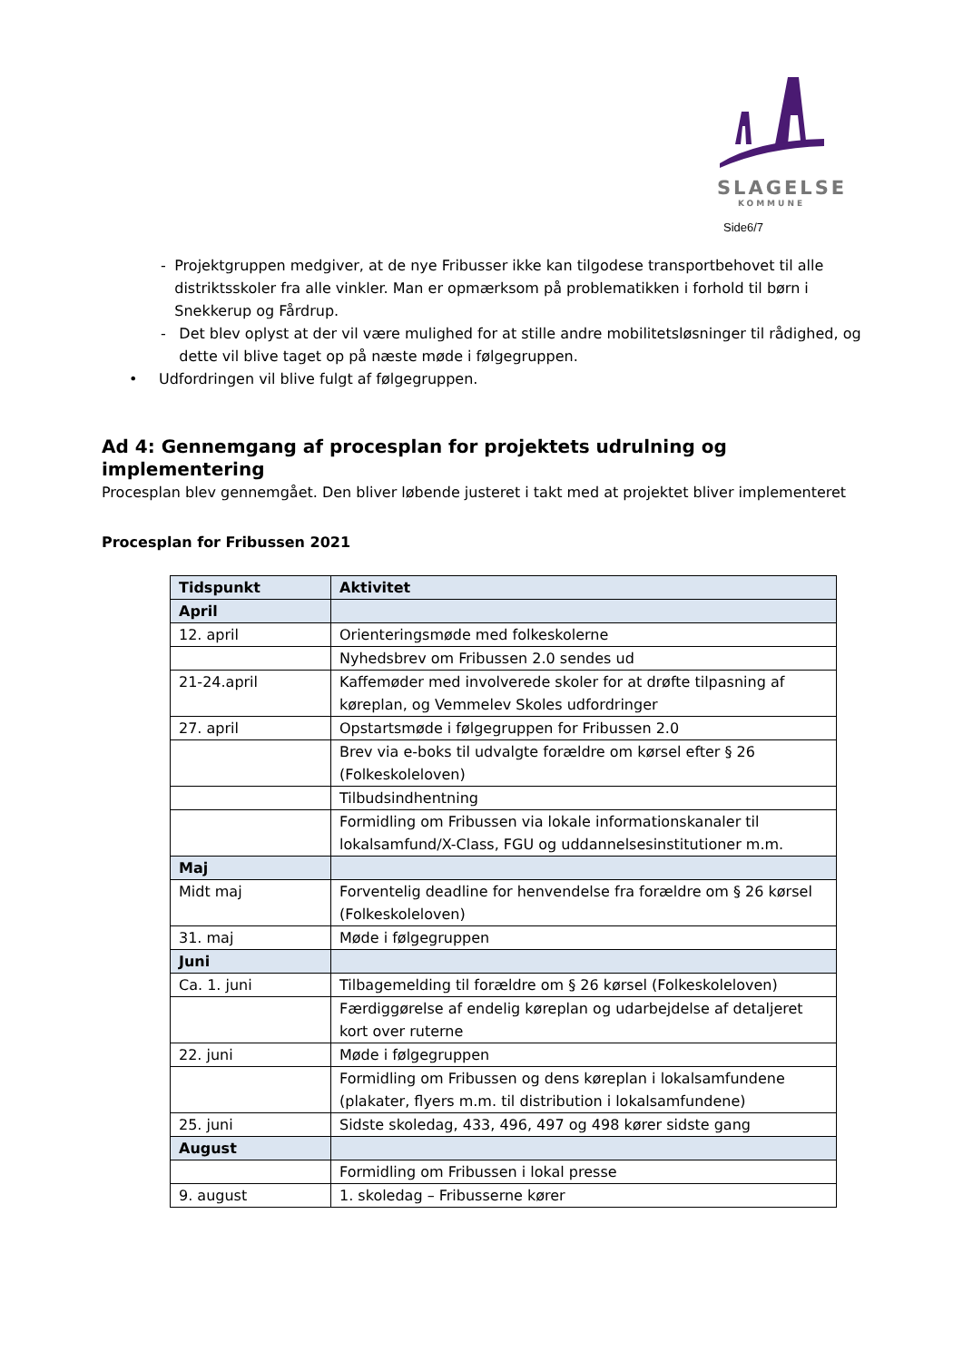SLAGELSE
KOMMUNE
Side6/7
- Projektgruppen medgiver, at de nye Fribusser ikke kan tilgodese transportbehovet til alle distriktsskoler fra alle vinkler. Man er opmærksom på problematikken i forhold til børn i Snekkerup og Fårdrup.
- Det blev oplyst at der vil være mulighed for at stille andre mobilitetsløsninger til rådighed, og dette vil blive taget op på næste møde i følgegruppen.
• Udfordringen vil blive fulgt af følgegruppen.
Ad 4: Gennemgang af procesplan for projektets udrulning og implementering
Procesplan blev gennemgået. Den bliver løbende justeret i takt med at projektet bliver implementeret
Procesplan for Fribussen 2021
| Tidspunkt | Aktivitet |
| --- | --- |
| April | |
| 12. april | Orienteringsmøde med folkeskolerne |
| | Nyhedsbrev om Fribussen 2.0 sendes ud |
| 21-24.april | Kaffemøder med involverede skoler for at drøfte tilpasning af køreplan, og Vemmelev Skoles udfordringer |
| 27. april | Opstartsmøde i følgegruppen for Fribussen 2.0 |
| | Brev via e-boks til udvalgte forældre om kørsel efter § 26 (Folkeskoleloven) |
| | Tilbudsindhentning |
| | Formidling om Fribussen via lokale informationskanaler til lokalsamfund/X-Class, FGU og uddannelsesinstitutioner m.m. |
| Maj | |
| Midt maj | Forventelig deadline for henvendelse fra forældre om § 26 kørsel (Folkeskoleloven) |
| 31. maj | Møde i følgegruppen |
| Juni | |
| Ca. 1. juni | Tilbagemelding til forældre om § 26 kørsel (Folkeskoleloven) |
| | Færdiggørelse af endelig køreplan og udarbejdelse af detaljeret kort over ruterne |
| 22. juni | Møde i følgegruppen |
| | Formidling om Fribussen og dens køreplan i lokalsamfundene (plakater, flyers m.m. til distribution i lokalsamfundene) |
| 25. juni | Sidste skoledag, 433, 496, 497 og 498 kører sidste gang |
| August | |
| | Formidling om Fribussen i lokal presse |
| 9. august | 1. skoledag – Fribusserne kører |